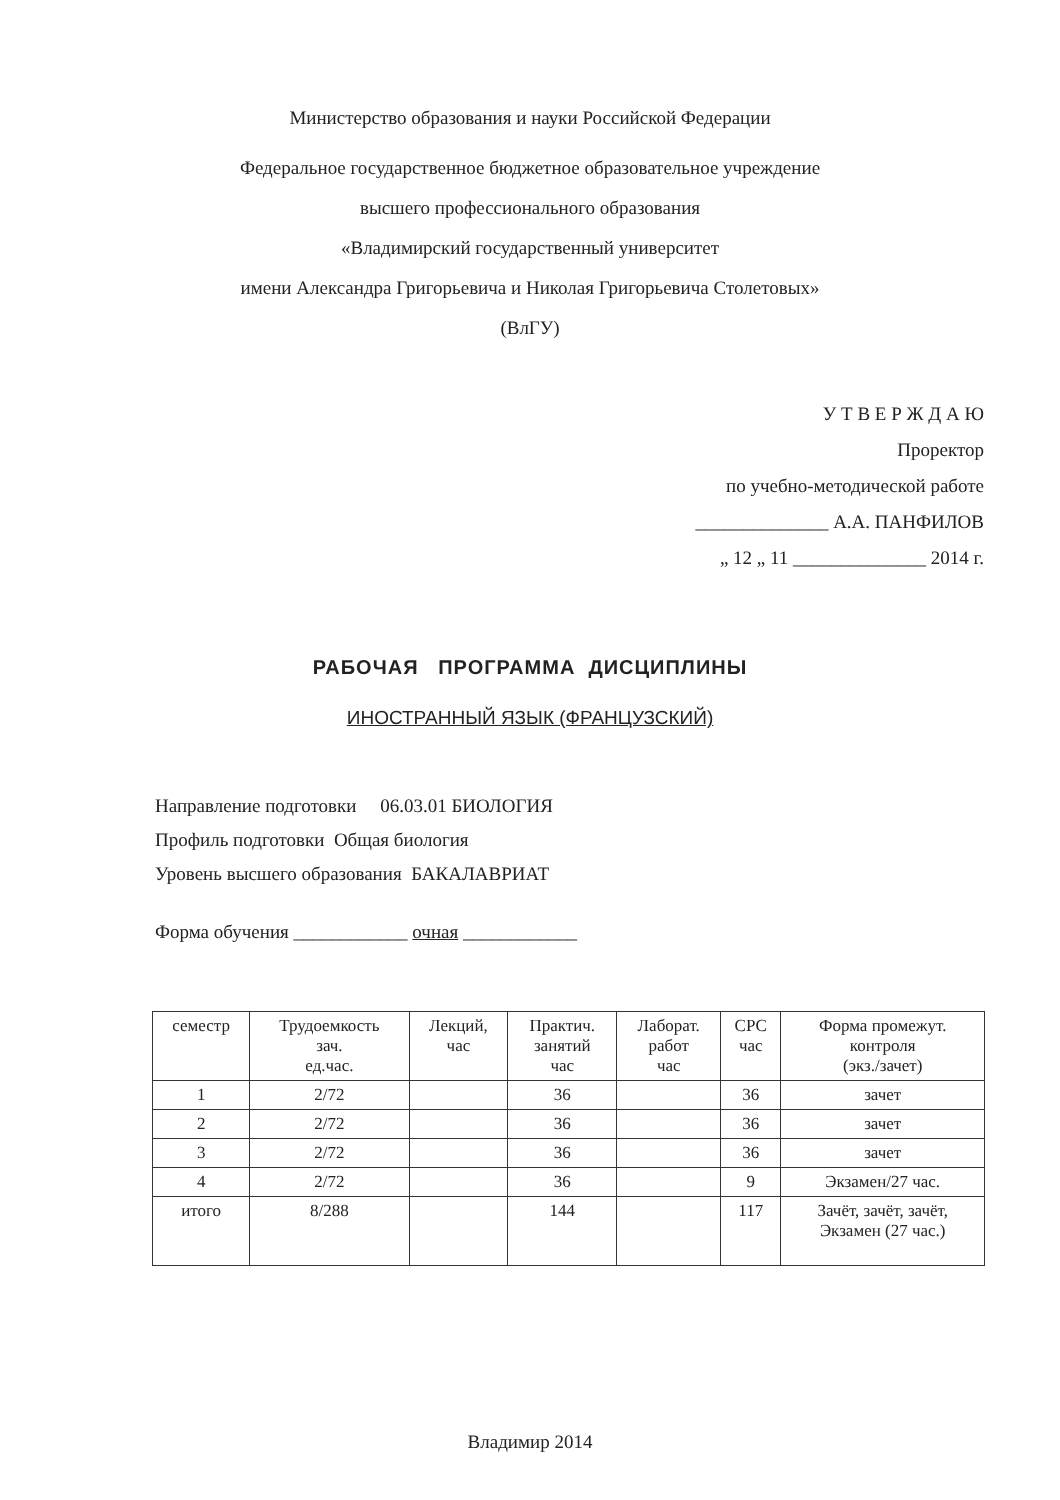Министерство образования и науки Российской Федерации
Федеральное государственное бюджетное образовательное учреждение
высшего профессионального образования
«Владимирский государственный университет
имени Александра Григорьевича и Николая Григорьевича Столетовых»
(ВлГУ)
У Т В Е Р Ж Д А Ю
Проректор
по учебно-методической работе
______________ А.А. ПАНФИЛОВ
„ 12 „ 11 ______________ 2014 г.
РАБОЧАЯ ПРОГРАММА ДИСЦИПЛИНЫ
ИНОСТРАННЫЙ ЯЗЫК (ФРАНЦУЗСКИЙ)
Направление подготовки 06.03.01 БИОЛОГИЯ
Профиль подготовки Общая биология
Уровень высшего образования БАКАЛАВРИАТ
Форма обучения ____________ очная ____________
| семестр | Трудоемкость зач. ед.час. | Лекций, час | Практич. занятий час | Лаборат. работ час | СРС час | Форма промежут. контроля (экз./зачет) |
| --- | --- | --- | --- | --- | --- | --- |
| 1 | 2/72 | | 36 | | 36 | зачет |
| 2 | 2/72 | | 36 | | 36 | зачет |
| 3 | 2/72 | | 36 | | 36 | зачет |
| 4 | 2/72 | | 36 | | 9 | Экзамен/27 час. |
| итого | 8/288 | | 144 | | 117 | Зачёт, зачёт, зачёт, Экзамен (27 час.) |
Владимир 2014